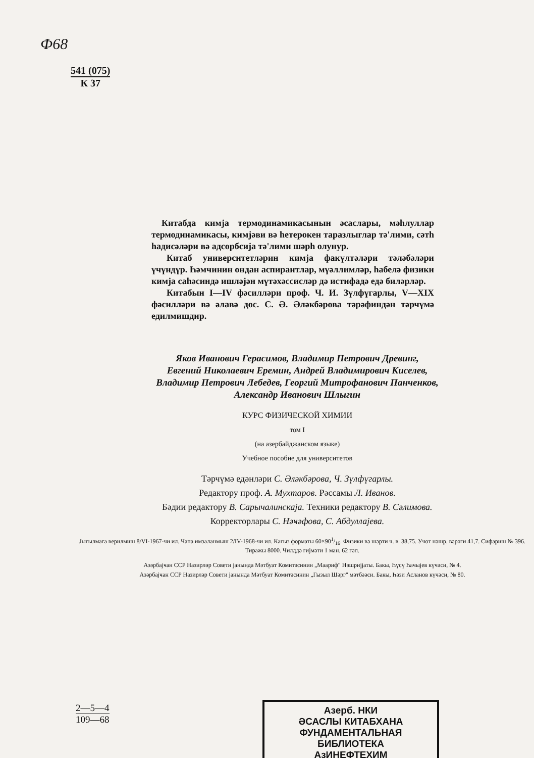Ф68
541 (075)
К 37
Китабда кимјa термодинамикасынын әсаслары, мәһлуллар термодинамикасы, кимјәви вә һетерокен тараз­лыглар тә'лими, сәтһ һадисәләри вә адсорбсија тә'лими шәрһ олунур.
Китаб университетләрин кимја факүлтәләри тәлә­бәләри үчүндүр. Һәмчинин ондан аспирантлар, мүәл­лимләр, һабелә физики кимја саһәсиндә ишләјән мүтә­хәссисләр дә истифадә едә биләрләр.
Китабын I—IV фәсилләри проф. Ч. И. Зүлфүгарлы, V—XIX фәсилләри вә әлавә дос. С. Ә. Әләкбәрова тә­рәфиндән тәрчүмә едилмишдир.
Яков Иванович Герасимов, Владимир Петрович Древинг,
Евгений Николаевич Еремин, Андрей Владимирович Киселев,
Владимир Петрович Лебедев, Георгий Митрофанович Панченков,
Александр Иванович Шлыгин
КУРС ФИЗИЧЕСКОЙ ХИМИИ
том I
(на азербайджанском языке)
Учебное пособие для университетов
Тәрчүмә едәнләри С. Әләкбәрова, Ч. Зүлфүгарлы.
Редактору проф. А. Мухтаров. Рәссамы Л. Иванов.
Бәдии редактору В. Сарычалинскаја. Техники редактору В. Сәлимова.
Корректорлары С. Нәҹәфова, С. Абдуллајева.
Јығылмаға верилмиш 8/VI-1967-чи ил. Чапа имзаланмыш 2/IV-1968-чи ил. Кағыз форматы 60×901/16. Физики вә шәрти ч. в. 38,75. Учот нәшр. вәрәги 41,7. Сифариш № 396. Тиражы 8000. Чилддә гијмәти 1 ман. 62 гәп.
Азәрбајҹан ССР Назирләр Совети јанында Мәтбуат Комитәсинин „Маариф" Нәшријјаты. Бакы, Һүсү Һаҹыјев күчәси, № 4.
Азәрбајҹан ССР Назирләр Совети јанында Мәтбуат Комитәсинин „Гызыл Шәрг" мәтбәәси. Бакы, Һәзи Асланов күчәси, № 80.
2—5—4
109—68
Азерб. НКИ
ӘСАСЛЫ КИТАБХАНА
ФУНДАМЕНТАЛЬНАЯ
БИБЛИОТЕКА
АзИНЕФТЕХИМ